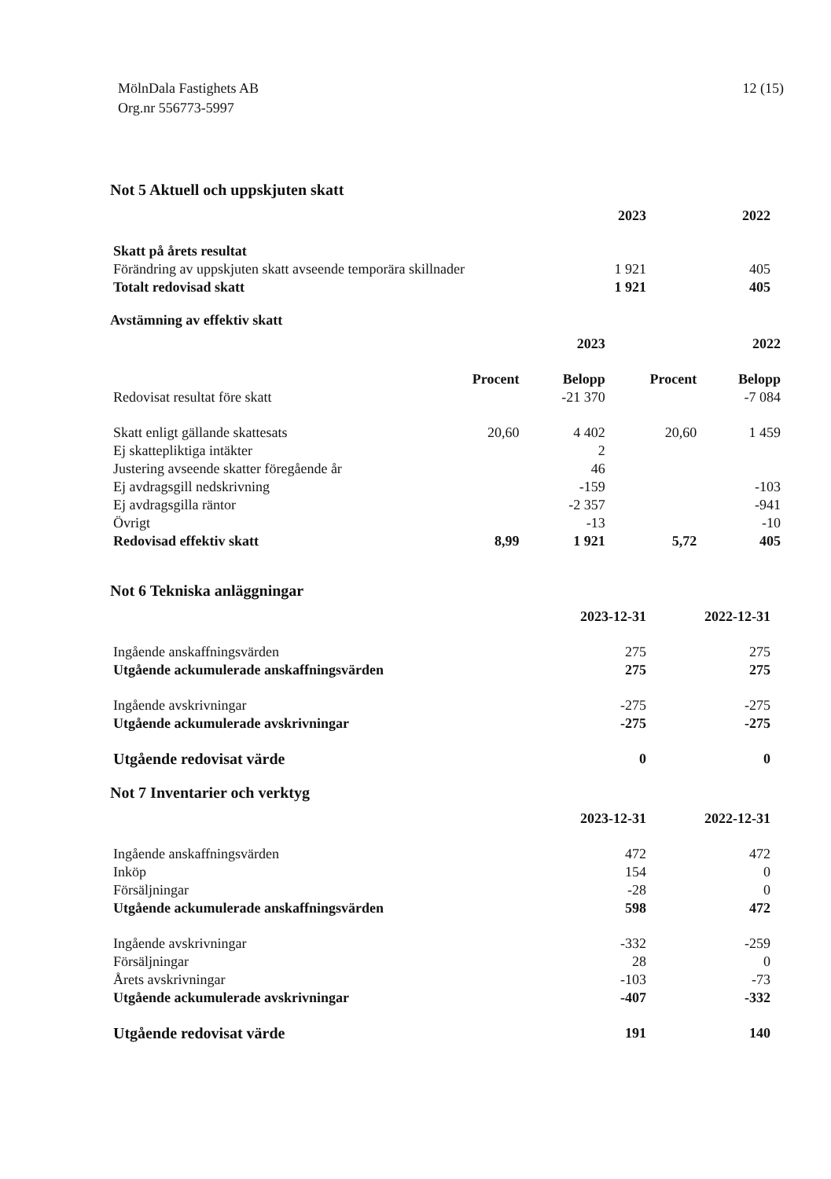MölnDala Fastighets AB
Org.nr 556773-5997
12 (15)
Not 5 Aktuell och uppskjuten skatt
| | 2023 | 2022 | |
| --- | --- | --- | --- |
| Skatt på årets resultat | | | |
| Förändring av uppskjuten skatt avseende temporära skillnader | 1 921 | 405 | |
| Totalt redovisad skatt | 1 921 | 405 | |
Avstämning av effektiv skatt
| | | 2023 | | 2022 |
| --- | --- | --- | --- | --- |
| | Procent | Belopp | Procent | Belopp |
| Redovisat resultat före skatt | | -21 370 | | -7 084 |
| Skatt enligt gällande skattesats | 20,60 | 4 402 | 20,60 | 1 459 |
| Ej skattepliktiga intäkter | | 2 | | |
| Justering avseende skatter föregående år | | 46 | | |
| Ej avdragsgill nedskrivning | | -159 | | -103 |
| Ej avdragsgilla räntor | | -2 357 | | -941 |
| Övrigt | | -13 | | -10 |
| Redovisad effektiv skatt | 8,99 | 1 921 | 5,72 | 405 |
Not 6 Tekniska anläggningar
| | 2023-12-31 | 2022-12-31 | |
| --- | --- | --- | --- |
| Ingående anskaffningsvärden | 275 | 275 | |
| Utgående ackumulerade anskaffningsvärden | 275 | 275 | |
| Ingående avskrivningar | -275 | -275 | |
| Utgående ackumulerade avskrivningar | -275 | -275 | |
| Utgående redovisat värde | 0 | 0 | |
Not 7 Inventarier och verktyg
| | 2023-12-31 | 2022-12-31 | |
| --- | --- | --- | --- |
| Ingående anskaffningsvärden | 472 | 472 | |
| Inköp | 154 | 0 | |
| Försäljningar | -28 | 0 | |
| Utgående ackumulerade anskaffningsvärden | 598 | 472 | |
| Ingående avskrivningar | -332 | -259 | |
| Försäljningar | 28 | 0 | |
| Årets avskrivningar | -103 | -73 | |
| Utgående ackumulerade avskrivningar | -407 | -332 | |
| Utgående redovisat värde | 191 | 140 | |